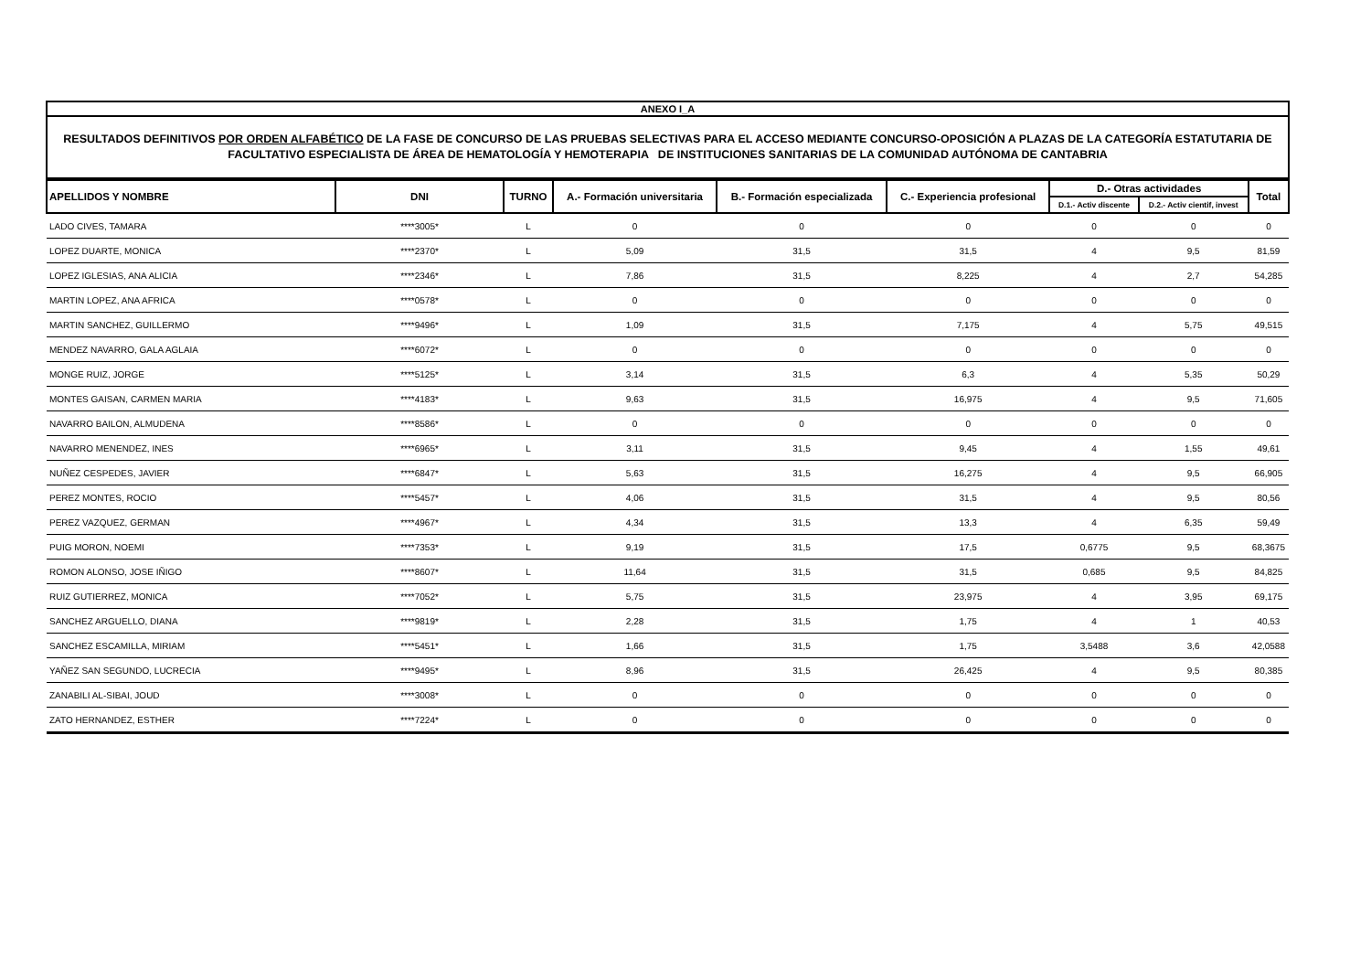ANEXO I_A
RESULTADOS DEFINITIVOS POR ORDEN ALFABÉTICO DE LA FASE DE CONCURSO DE LAS PRUEBAS SELECTIVAS PARA EL ACCESO MEDIANTE CONCURSO-OPOSICIÓN A PLAZAS DE LA CATEGORÍA ESTATUTARIA DE FACULTATIVO ESPECIALISTA DE ÁREA DE HEMATOLOGÍA Y HEMOTERAPIA DE INSTITUCIONES SANITARIAS DE LA COMUNIDAD AUTÓNOMA DE CANTABRIA
| APELLIDOS Y NOMBRE | DNI | TURNO | A.- Formación universitaria | B.- Formación especializada | C.- Experiencia profesional | D.- Otras actividades | | Total |
| --- | --- | --- | --- | --- | --- | --- | --- | --- |
| | | | | | | D.1.- Activ discente | D.2.- Activ cientif, invest | |
| LADO CIVES, TAMARA | ****3005* | L | 0 | 0 | 0 | 0 | 0 | 0 |
| LOPEZ DUARTE, MONICA | ****2370* | L | 5,09 | 31,5 | 31,5 | 4 | 9,5 | 81,59 |
| LOPEZ IGLESIAS, ANA ALICIA | ****2346* | L | 7,86 | 31,5 | 8,225 | 4 | 2,7 | 54,285 |
| MARTIN LOPEZ, ANA AFRICA | ****0578* | L | 0 | 0 | 0 | 0 | 0 | 0 |
| MARTIN SANCHEZ, GUILLERMO | ****9496* | L | 1,09 | 31,5 | 7,175 | 4 | 5,75 | 49,515 |
| MENDEZ NAVARRO, GALA AGLAIA | ****6072* | L | 0 | 0 | 0 | 0 | 0 | 0 |
| MONGE RUIZ, JORGE | ****5125* | L | 3,14 | 31,5 | 6,3 | 4 | 5,35 | 50,29 |
| MONTES GAISAN, CARMEN MARIA | ****4183* | L | 9,63 | 31,5 | 16,975 | 4 | 9,5 | 71,605 |
| NAVARRO BAILON, ALMUDENA | ****8586* | L | 0 | 0 | 0 | 0 | 0 | 0 |
| NAVARRO MENENDEZ, INES | ****6965* | L | 3,11 | 31,5 | 9,45 | 4 | 1,55 | 49,61 |
| NUÑEZ CESPEDES, JAVIER | ****6847* | L | 5,63 | 31,5 | 16,275 | 4 | 9,5 | 66,905 |
| PEREZ MONTES, ROCIO | ****5457* | L | 4,06 | 31,5 | 31,5 | 4 | 9,5 | 80,56 |
| PEREZ VAZQUEZ, GERMAN | ****4967* | L | 4,34 | 31,5 | 13,3 | 4 | 6,35 | 59,49 |
| PUIG MORON, NOEMI | ****7353* | L | 9,19 | 31,5 | 17,5 | 0,6775 | 9,5 | 68,3675 |
| ROMON ALONSO, JOSE IÑIGO | ****8607* | L | 11,64 | 31,5 | 31,5 | 0,685 | 9,5 | 84,825 |
| RUIZ GUTIERREZ, MONICA | ****7052* | L | 5,75 | 31,5 | 23,975 | 4 | 3,95 | 69,175 |
| SANCHEZ ARGUELLO, DIANA | ****9819* | L | 2,28 | 31,5 | 1,75 | 4 | 1 | 40,53 |
| SANCHEZ ESCAMILLA, MIRIAM | ****5451* | L | 1,66 | 31,5 | 1,75 | 3,5488 | 3,6 | 42,0588 |
| YAÑEZ SAN SEGUNDO, LUCRECIA | ****9495* | L | 8,96 | 31,5 | 26,425 | 4 | 9,5 | 80,385 |
| ZANABILI AL-SIBAI, JOUD | ****3008* | L | 0 | 0 | 0 | 0 | 0 | 0 |
| ZATO HERNANDEZ, ESTHER | ****7224* | L | 0 | 0 | 0 | 0 | 0 | 0 |